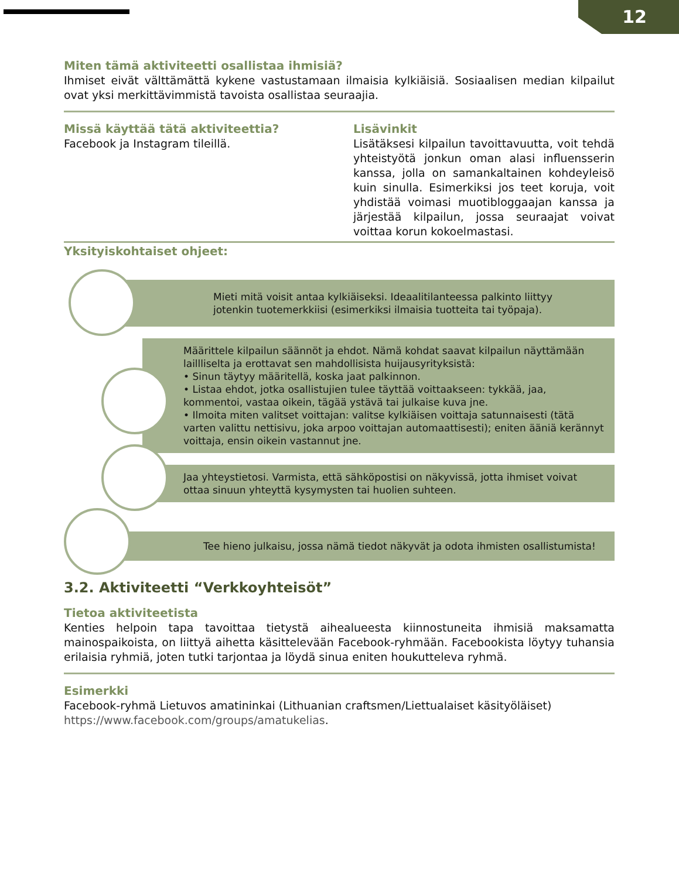12
Miten tämä aktiviteetti osallistaa ihmisiä?
Ihmiset eivät välttämättä kykene vastustamaan ilmaisia kylkiäisiä. Sosiaalisen median kilpailut ovat yksi merkittävimmistä tavoista osallistaa seuraajia.
Missä käyttää tätä aktiviteettia?
Facebook ja Instagram tileillä.
Lisävinkit
Lisätäksesi kilpailun tavoittavuutta, voit tehdä yhteistyötä jonkun oman alasi influensserin kanssa, jolla on samankaltainen kohdeyleisö kuin sinulla. Esimerkiksi jos teet koruja, voit yhdistää voimasi muotibloggaajan kanssa ja järjestää kilpailun, jossa seuraajat voivat voittaa korun kokoelmastasi.
Yksityiskohtaiset ohjeet:
Mieti mitä voisit antaa kylkiäiseksi. Ideaalitilanteessa palkinto liittyy jotenkin tuotemerkkiisi (esimerkiksi ilmaisia tuotteita tai työpaja).
Määrittele kilpailun säännöt ja ehdot. Nämä kohdat saavat kilpailun näyttämään laillliselta ja erottavat sen mahdollisista huijausyrityksistä:
• Sinun täytyy määritellä, koska jaat palkinnon.
• Listaa ehdot, jotka osallistujien tulee täyttää voittaakseen: tykkää, jaa, kommentoi, vastaa oikein, tägää ystävä tai julkaise kuva jne.
• Ilmoita miten valitset voittajan: valitse kylkiäisen voittaja satunnaisesti (tätä varten valittu nettisivu, joka arpoo voittajan automaattisesti); eniten ääniä kerännyt voittaja, ensin oikein vastannut jne.
Jaa yhteystietosi. Varmista, että sähköpostisi on näkyvissä, jotta ihmiset voivat ottaa sinuun yhteyttä kysymysten tai huolien suhteen.
Tee hieno julkaisu, jossa nämä tiedot näkyvät ja odota ihmisten osallistumista!
3.2. Aktiviteetti “Verkkoyhteisöt”
Tietoa aktiviteetista
Kenties helpoin tapa tavoittaa tietystä aihealueesta kiinnostuneita ihmisiä maksamatta mainospaikoista, on liittyä aihetta käsittelevään Facebook-ryhmään. Facebookista löytyy tuhansia erilaisia ryhmiä, joten tutki tarjontaa ja löydä sinua eniten houkutteleva ryhmä.
Esimerkki
Facebook-ryhmä Lietuvos amatininkai (Lithuanian craftsmen/Liettualaiset käsityöläiset) https://www.facebook.com/groups/amatukelias.